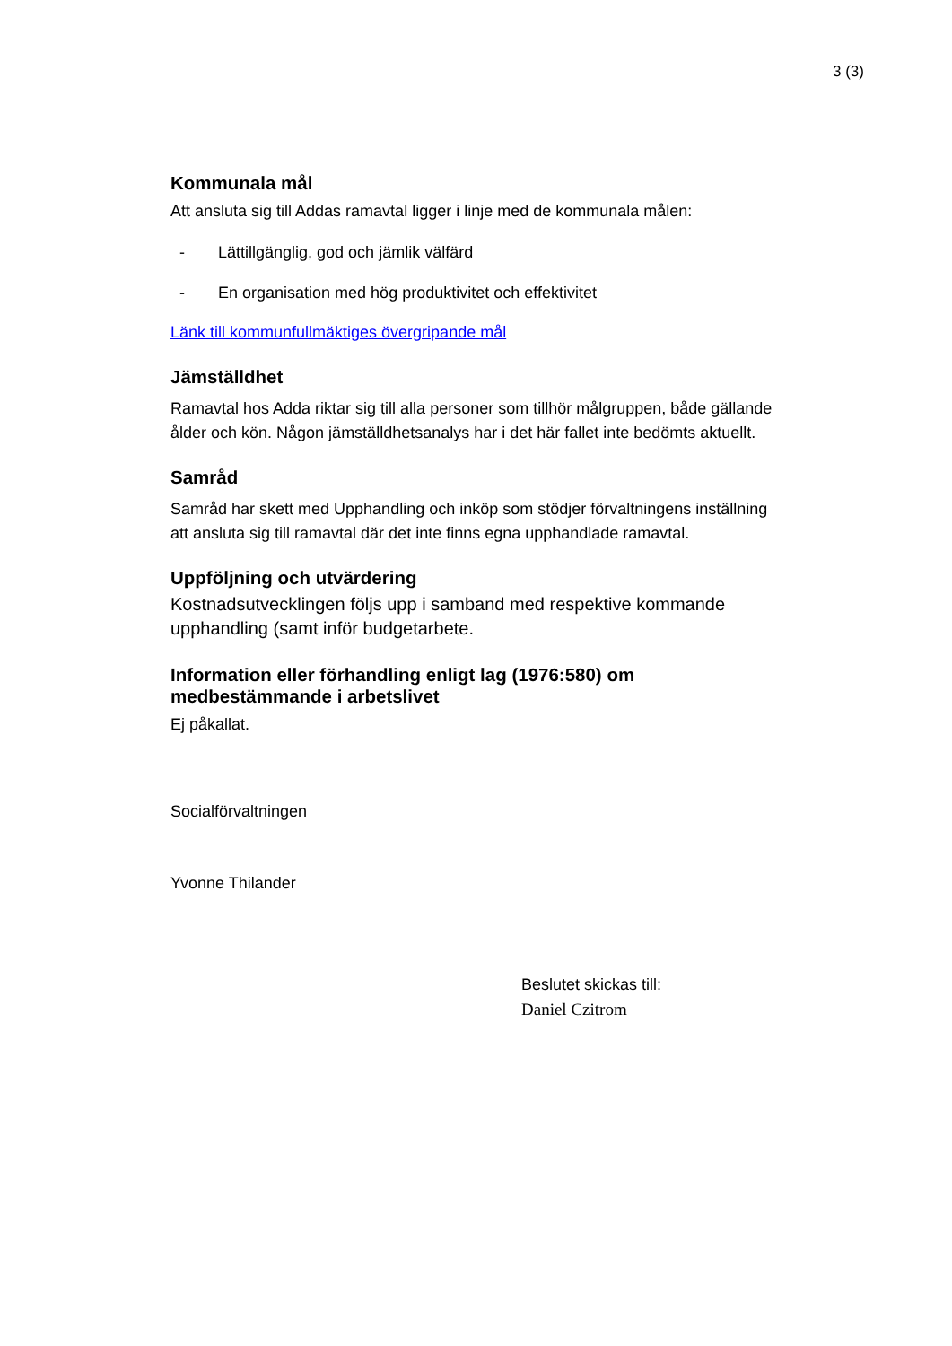3 (3)
Kommunala mål
Att ansluta sig till Addas ramavtal ligger i linje med de kommunala målen:
- Lättillgänglig, god och jämlik välfärd
- En organisation med hög produktivitet och effektivitet
Länk till kommunfullmäktiges övergripande mål
Jämställdhet
Ramavtal hos Adda riktar sig till alla personer som tillhör målgruppen, både gällande ålder och kön. Någon jämställdhetsanalys har i det här fallet inte bedömts aktuellt.
Samråd
Samråd har skett med Upphandling och inköp som stödjer förvaltningens inställning att ansluta sig till ramavtal där det inte finns egna upphandlade ramavtal.
Uppföljning och utvärdering
Kostnadsutvecklingen följs upp i samband med respektive kommande upphandling (samt inför budgetarbete.
Information eller förhandling enligt lag (1976:580) om medbestämmande i arbetslivet
Ej påkallat.
Socialförvaltningen
Yvonne Thilander
Beslutet skickas till:
Daniel Czitrom